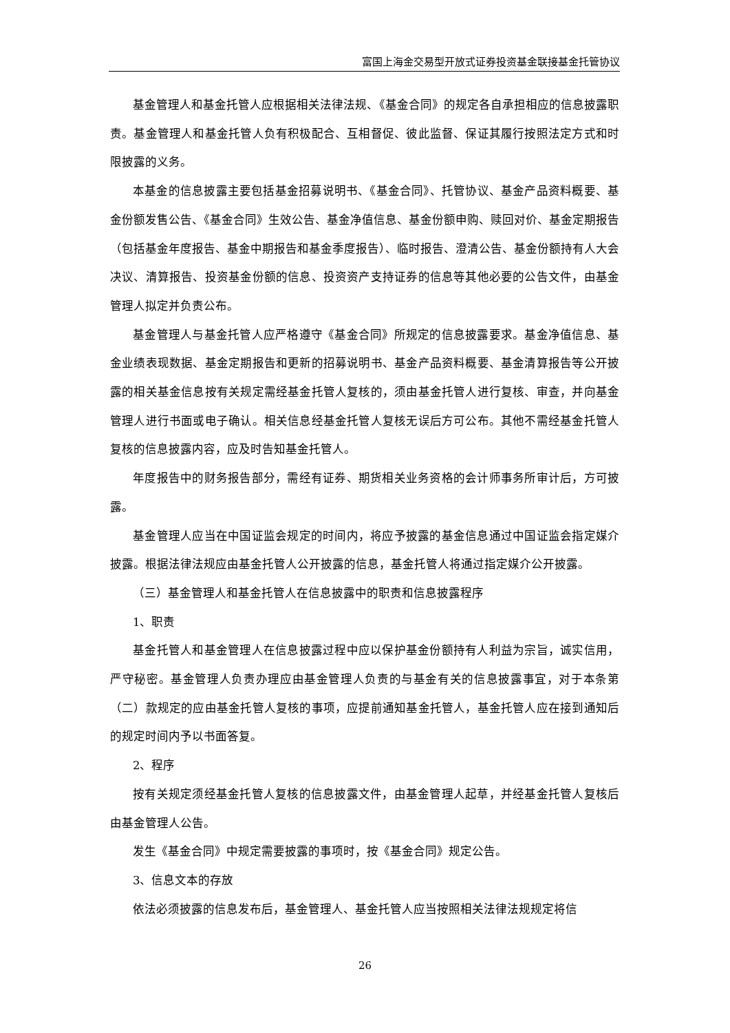富国上海金交易型开放式证券投资基金联接基金托管协议
基金管理人和基金托管人应根据相关法律法规、《基金合同》的规定各自承担相应的信息披露职责。基金管理人和基金托管人负有积极配合、互相督促、彼此监督、保证其履行按照法定方式和时限披露的义务。
本基金的信息披露主要包括基金招募说明书、《基金合同》、托管协议、基金产品资料概要、基金份额发售公告、《基金合同》生效公告、基金净值信息、基金份额申购、赎回对价、基金定期报告（包括基金年度报告、基金中期报告和基金季度报告）、临时报告、澄清公告、基金份额持有人大会决议、清算报告、投资基金份额的信息、投资资产支持证券的信息等其他必要的公告文件，由基金管理人拟定并负责公布。
基金管理人与基金托管人应严格遵守《基金合同》所规定的信息披露要求。基金净值信息、基金业绩表现数据、基金定期报告和更新的招募说明书、基金产品资料概要、基金清算报告等公开披露的相关基金信息按有关规定需经基金托管人复核的，须由基金托管人进行复核、审查，并向基金管理人进行书面或电子确认。相关信息经基金托管人复核无误后方可公布。其他不需经基金托管人复核的信息披露内容，应及时告知基金托管人。
年度报告中的财务报告部分，需经有证券、期货相关业务资格的会计师事务所审计后，方可披露。
基金管理人应当在中国证监会规定的时间内，将应予披露的基金信息通过中国证监会指定媒介披露。根据法律法规应由基金托管人公开披露的信息，基金托管人将通过指定媒介公开披露。
（三）基金管理人和基金托管人在信息披露中的职责和信息披露程序
1、职责
基金托管人和基金管理人在信息披露过程中应以保护基金份额持有人利益为宗旨，诚实信用，严守秘密。基金管理人负责办理应由基金管理人负责的与基金有关的信息披露事宜，对于本条第（二）款规定的应由基金托管人复核的事项，应提前通知基金托管人，基金托管人应在接到通知后的规定时间内予以书面答复。
2、程序
按有关规定须经基金托管人复核的信息披露文件，由基金管理人起草，并经基金托管人复核后由基金管理人公告。
发生《基金合同》中规定需要披露的事项时，按《基金合同》规定公告。
3、信息文本的存放
依法必须披露的信息发布后，基金管理人、基金托管人应当按照相关法律法规规定将信
26